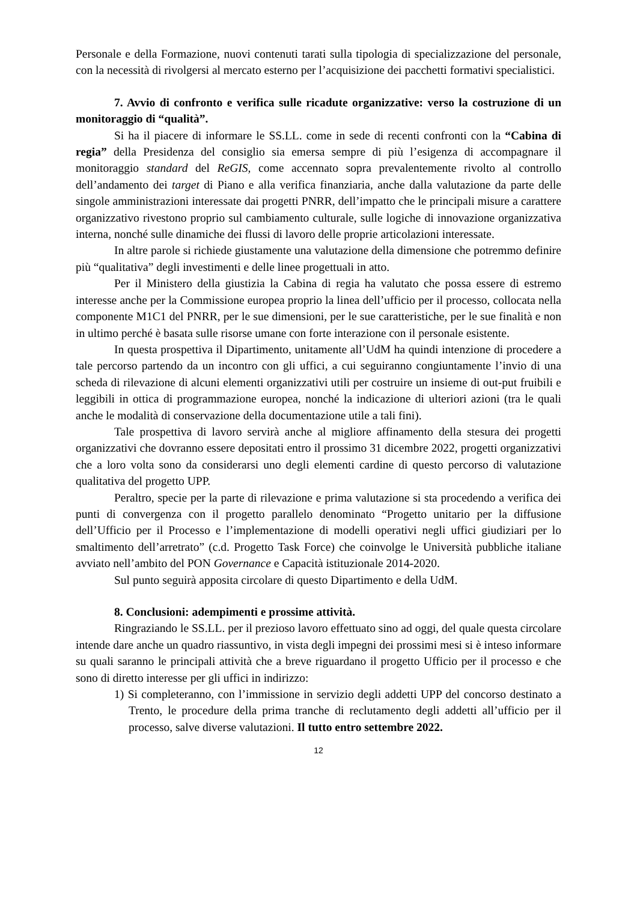Personale e della Formazione, nuovi contenuti tarati sulla tipologia di specializzazione del personale, con la necessità di rivolgersi al mercato esterno per l’acquisizione dei pacchetti formativi specialistici.
7. Avvio di confronto e verifica sulle ricadute organizzative: verso la costruzione di un monitoraggio di “qualità”.
Si ha il piacere di informare le SS.LL. come in sede di recenti confronti con la “Cabina di regia” della Presidenza del consiglio sia emersa sempre di più l’esigenza di accompagnare il monitoraggio standard del ReGIS, come accennato sopra prevalentemente rivolto al controllo dell’andamento dei target di Piano e alla verifica finanziaria, anche dalla valutazione da parte delle singole amministrazioni interessate dai progetti PNRR, dell’impatto che le principali misure a carattere organizzativo rivestono proprio sul cambiamento culturale, sulle logiche di innovazione organizzativa interna, nonché sulle dinamiche dei flussi di lavoro delle proprie articolazioni interessate.
In altre parole si richiede giustamente una valutazione della dimensione che potremmo definire più “qualitativa” degli investimenti e delle linee progettuali in atto.
Per il Ministero della giustizia la Cabina di regia ha valutato che possa essere di estremo interesse anche per la Commissione europea proprio la linea dell’ufficio per il processo, collocata nella componente M1C1 del PNRR, per le sue dimensioni, per le sue caratteristiche, per le sue finalità e non in ultimo perché è basata sulle risorse umane con forte interazione con il personale esistente.
In questa prospettiva il Dipartimento, unitamente all’UdM ha quindi intenzione di procedere a tale percorso partendo da un incontro con gli uffici, a cui seguiranno congiuntamente l’invio di una scheda di rilevazione di alcuni elementi organizzativi utili per costruire un insieme di out-put fruibili e leggibili in ottica di programmazione europea, nonché la indicazione di ulteriori azioni (tra le quali anche le modalità di conservazione della documentazione utile a tali fini).
Tale prospettiva di lavoro servirà anche al migliore affinamento della stesura dei progetti organizzativi che dovranno essere depositati entro il prossimo 31 dicembre 2022, progetti organizzativi che a loro volta sono da considerarsi uno degli elementi cardine di questo percorso di valutazione qualitativa del progetto UPP.
Peraltro, specie per la parte di rilevazione e prima valutazione si sta procedendo a verifica dei punti di convergenza con il progetto parallelo denominato “Progetto unitario per la diffusione dell’Ufficio per il Processo e l’implementazione di modelli operativi negli uffici giudiziari per lo smaltimento dell’arretrato” (c.d. Progetto Task Force) che coinvolge le Università pubbliche italiane avviato nell’ambito del PON Governance e Capacità istituzionale 2014-2020.
Sul punto seguirà apposita circolare di questo Dipartimento e della UdM.
8. Conclusioni: adempimenti e prossime attività.
Ringraziando le SS.LL. per il prezioso lavoro effettuato sino ad oggi, del quale questa circolare intende dare anche un quadro riassuntivo, in vista degli impegni dei prossimi mesi si è inteso informare su quali saranno le principali attività che a breve riguardano il progetto Ufficio per il processo e che sono di diretto interesse per gli uffici in indirizzo:
1) Si completeranno, con l’immissione in servizio degli addetti UPP del concorso destinato a Trento, le procedure della prima tranche di reclutamento degli addetti all’ufficio per il processo, salve diverse valutazioni. Il tutto entro settembre 2022.
12